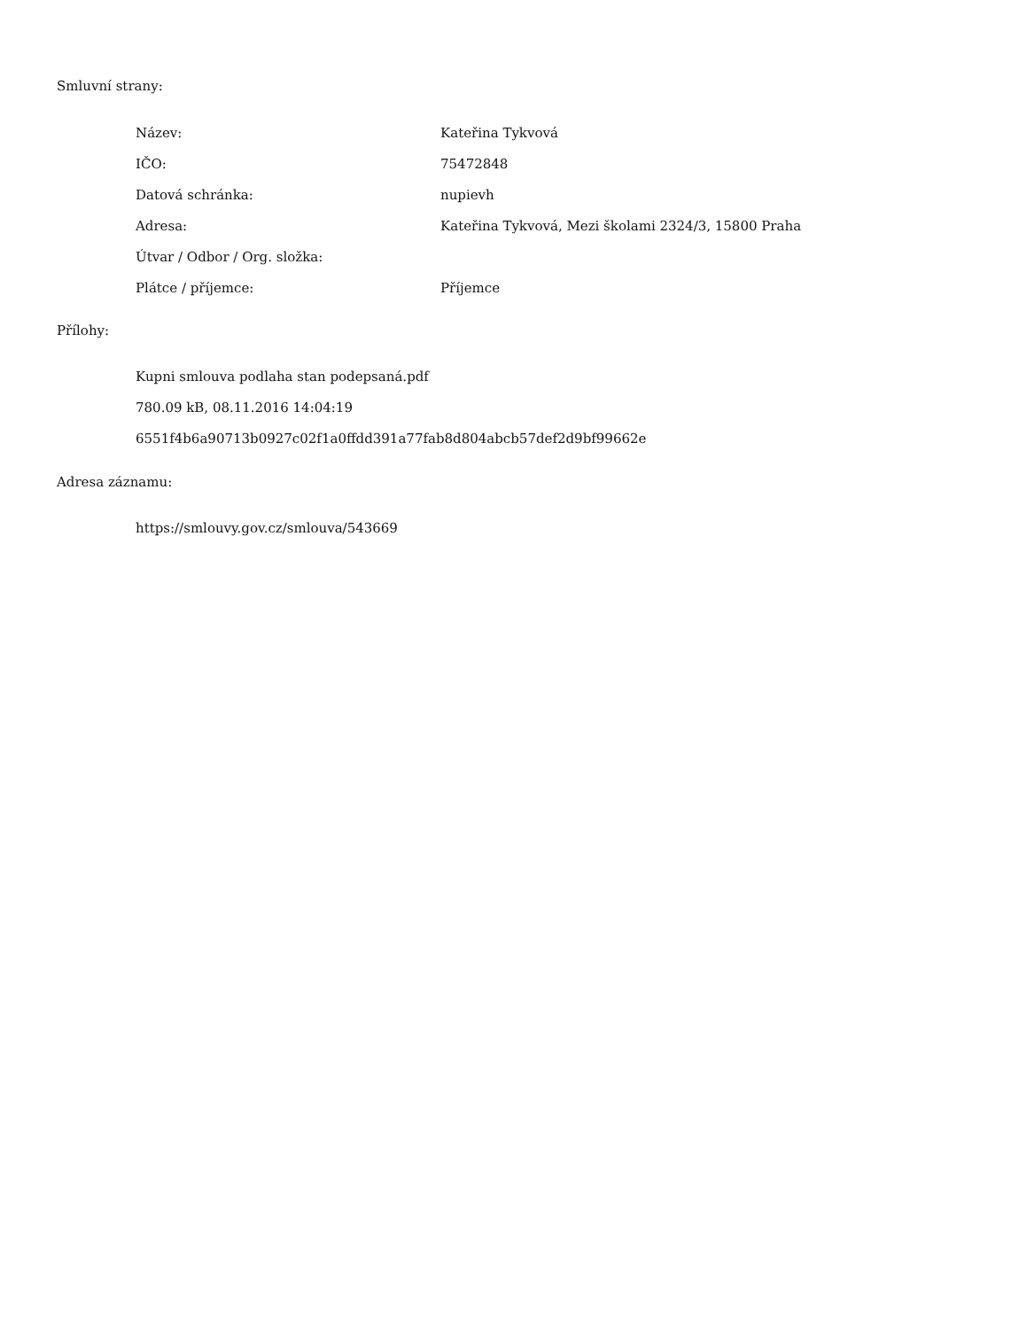Smluvní strany:
| Název: | Kateřina Tykvová |
| IČO: | 75472848 |
| Datová schránka: | nupievh |
| Adresa: | Kateřina Tykvová, Mezi školami 2324/3, 15800 Praha |
| Útvar / Odbor / Org. složka: | |
| Plátce / příjemce: | Příjemce |
Přílohy:
Kupni smlouva podlaha stan podepsaná.pdf
780.09 kB, 08.11.2016 14:04:19
6551f4b6a90713b0927c02f1a0ffdd391a77fab8d804abcb57def2d9bf99662e
Adresa záznamu:
https://smlouvy.gov.cz/smlouva/543669